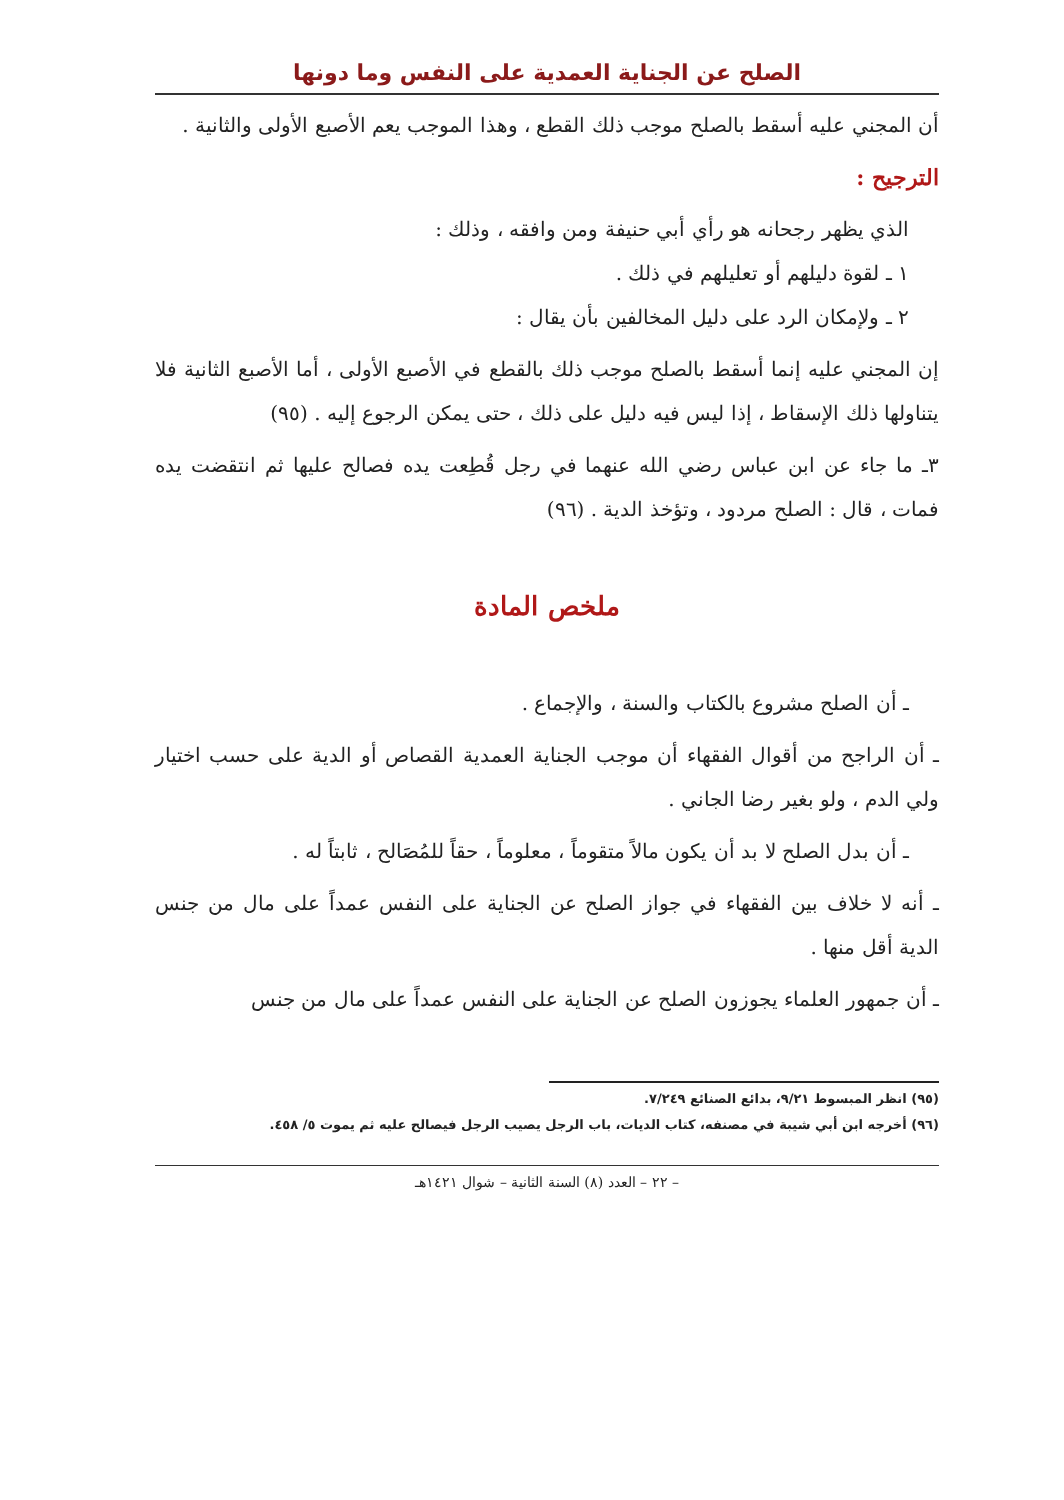الصلح عن الجناية العمدية على النفس وما دونها
أن المجني عليه أسقط بالصلح موجب ذلك القطع ، وهذا الموجب يعم الأصبع الأولى والثانية .
الترجيح :
الذي يظهر رجحانه هو رأي أبي حنيفة ومن وافقه ، وذلك :
١ ـ لقوة دليلهم أو تعليلهم في ذلك .
٢ ـ ولإمكان الرد على دليل المخالفين بأن يقال :
إن المجني عليه إنما أسقط بالصلح موجب ذلك بالقطع في الأصبع الأولى ، أما الأصبع الثانية فلا يتناولها ذلك الإسقاط ، إذا ليس فيه دليل على ذلك ، حتى يمكن الرجوع إليه . (٩٥)
٣ـ ما جاء عن ابن عباس رضي الله عنهما في رجل قُطِعت يده فصالح عليها ثم انتقضت يده فمات ، قال : الصلح مردود ، وتؤخذ الدية . (٩٦)
ملخص المادة
ـ أن الصلح مشروع بالكتاب والسنة ، والإجماع .
ـ أن الراجح من أقوال الفقهاء أن موجب الجناية العمدية القصاص أو الدية على حسب اختيار ولي الدم ، ولو بغير رضا الجاني .
ـ أن بدل الصلح لا بد أن يكون مالاً متقوماً ، معلوماً ، حقاً للمُصَالح ، ثابتاً له .
ـ أنه لا خلاف بين الفقهاء في جواز الصلح عن الجناية على النفس عمداً على مال من جنس الدية أقل منها .
ـ أن جمهور العلماء يجوزون الصلح عن الجناية على النفس عمداً على مال من جنس
(٩٥) انظر المبسوط ٩/٢١، بدائع الصنائع ٧/٢٤٩.
(٩٦) أخرجه ابن أبي شيبة في مصنفه، كتاب الديات، باب الرجل يصيب الرجل فيصالح عليه ثم يموت ٥/ ٤٥٨.
– ٢٢ – العدد (٨) السنة الثانية – شوال ١٤٢١هـ